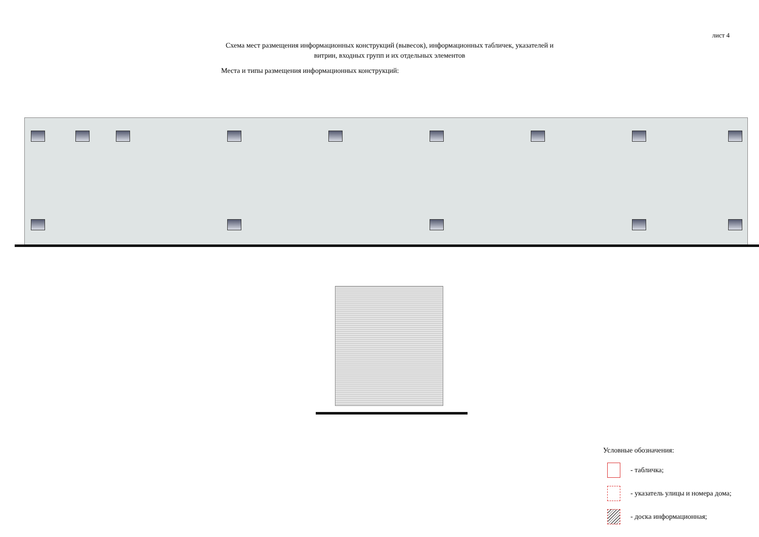лист 4
Схема мест размещения информационных конструкций (вывесок), информационных табличек, указателей и витрин, входных групп и их отдельных элементов
Места и типы размещения информационных конструкций:
Условные обозначения:
- табличка;
- указатель улицы и номера дома;
- доска информационная;